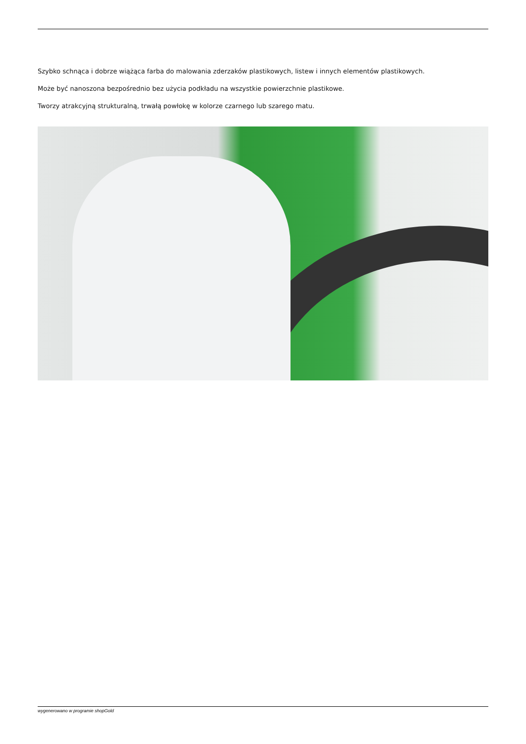Szybko schnąca i dobrze wiążąca farba do malowania zderzaków plastikowych, listew i innych elementów plastikowych.
Może być nanoszona bezpośrednio bez użycia podkładu na wszystkie powierzchnie plastikowe.
Tworzy atrakcyjną strukturalną, trwałą powłokę w kolorze czarnego lub szarego matu.
wygenerowano w programie shopGold